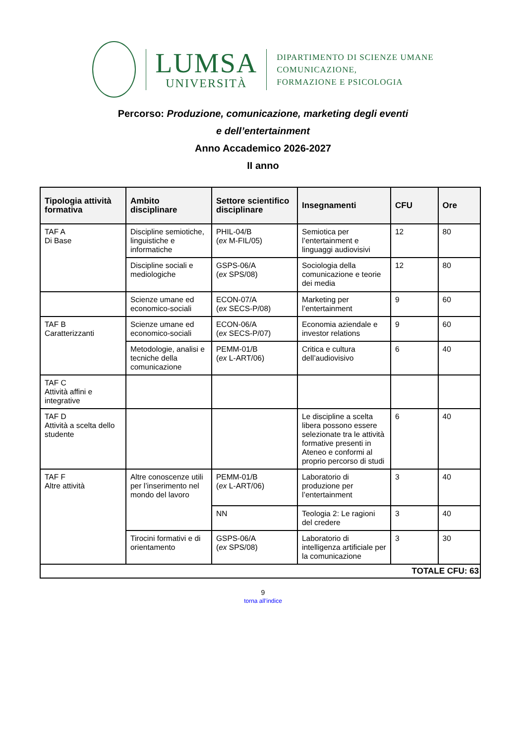LUMSA
UNIVERSITÀ
DIPARTIMENTO DI SCIENZE UMANE
COMUNICAZIONE,
FORMAZIONE E PSICOLOGIA
Percorso: Produzione, comunicazione, marketing degli eventi
e dell’entertainment
Anno Accademico 2026-2027
II anno
| Tipologia attività formativa | Ambito disciplinare | Settore scientifico disciplinare | Insegnamenti | CFU | Ore |
| --- | --- | --- | --- | --- | --- |
| TAF A Di Base | Discipline semiotiche, linguistiche e informatiche | PHIL-04/B ( ex M-FIL/05) | Semiotica per l’entertainment e linguaggi audiovisivi | 12 | 80 |
| | Discipline sociali e mediologiche | GSPS-06/A ( ex SPS/08) | Sociologia della comunicazione e teorie dei media | 12 | 80 |
| | Scienze umane ed economico-sociali | ECON-07/A ( ex SECS-P/08) | Marketing per l’entertainment | 9 | 60 |
| TAF B Caratterizzanti | Scienze umane ed economico-sociali | ECON-06/A ( ex SECS-P/07) | Economia aziendale e investor relations | 9 | 60 |
| | Metodologie, analisi e tecniche della comunicazione | PEMM-01/B ( ex L-ART/06) | Critica e cultura dell’audiovisivo | 6 | 40 |
| TAF C Attività affini e integrative | | | | | |
| TAF D Attività a scelta dello studente | | | Le discipline a scelta libera possono essere selezionate tra le attività formative presenti in Ateneo e conformi al proprio percorso di studi | 6 | 40 |
| TAF F Altre attività | Altre conoscenze utili per l’inserimento nel mondo del lavoro | PEMM-01/B ( ex L-ART/06) | Laboratorio di produzione per l’entertainment | 3 | 40 |
| | | NN | Teologia 2: Le ragioni del credere | 3 | 40 |
| | Tirocini formativi e di orientamento | GSPS-06/A ( ex SPS/08) | Laboratorio di intelligenza artificiale per la comunicazione | 3 | 30 |
| TOTALE CFU: 63 | | | | | |
9
torna all’indice